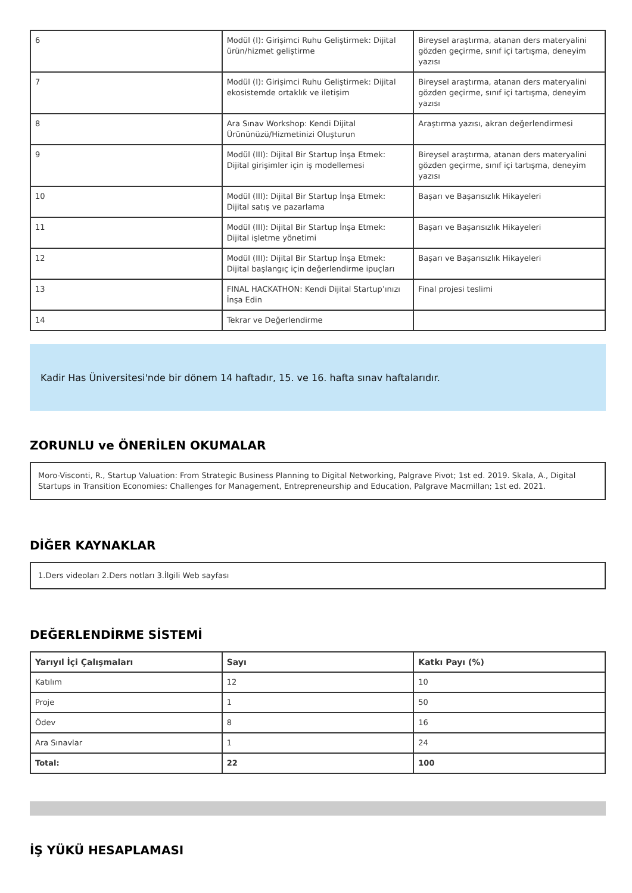| 6 | Modül (I): Girişimci Ruhu Geliştirmek: Dijital ürün/hizmet geliştirme | Bireysel araştırma, atanan ders materyalini gözden geçirme, sınıf içi tartışma, deneyim yazısı |
| 7 | Modül (I): Girişimci Ruhu Geliştirmek: Dijital ekosistemde ortaklık ve iletişim | Bireysel araştırma, atanan ders materyalini gözden geçirme, sınıf içi tartışma, deneyim yazısı |
| 8 | Ara Sınav Workshop: Kendi Dijital Ürününüzü/Hizmetinizi Oluşturun | Araştırma yazısı, akran değerlendirmesi |
| 9 | Modül (III): Dijital Bir Startup İnşa Etmek: Dijital girişimler için iş modellemesi | Bireysel araştırma, atanan ders materyalini gözden geçirme, sınıf içi tartışma, deneyim yazısı |
| 10 | Modül (III): Dijital Bir Startup İnşa Etmek: Dijital satış ve pazarlama | Başarı ve Başarısızlık Hikayeleri |
| 11 | Modül (III): Dijital Bir Startup İnşa Etmek: Dijital işletme yönetimi | Başarı ve Başarısızlık Hikayeleri |
| 12 | Modül (III): Dijital Bir Startup İnşa Etmek: Dijital başlangıç için değerlendirme ipuçları | Başarı ve Başarısızlık Hikayeleri |
| 13 | FINAL HACKATHON: Kendi Dijital Startup’ınızı İnşa Edin | Final projesi teslimi |
| 14 | Tekrar ve Değerlendirme | |
Kadir Has Üniversitesi'nde bir dönem 14 haftadır, 15. ve 16. hafta sınav haftalarıdır.
ZORUNLU ve ÖNERİLEN OKUMALAR
Moro-Visconti, R., Startup Valuation: From Strategic Business Planning to Digital Networking, Palgrave Pivot; 1st ed. 2019. Skala, A., Digital Startups in Transition Economies: Challenges for Management, Entrepreneurship and Education, Palgrave Macmillan; 1st ed. 2021.
DİĞER KAYNAKLAR
1.Ders videoları 2.Ders notları 3.İlgili Web sayfası
DEĞERLENDİRME SİSTEMİ
| Yarıyıl İçi Çalışmaları | Sayı | Katkı Payı (%) |
| --- | --- | --- |
| Katılım | 12 | 10 |
| Proje | 1 | 50 |
| Ödev | 8 | 16 |
| Ara Sınavlar | 1 | 24 |
| Total: | 22 | 100 |
İŞ YÜKÜ HESAPLAMASI